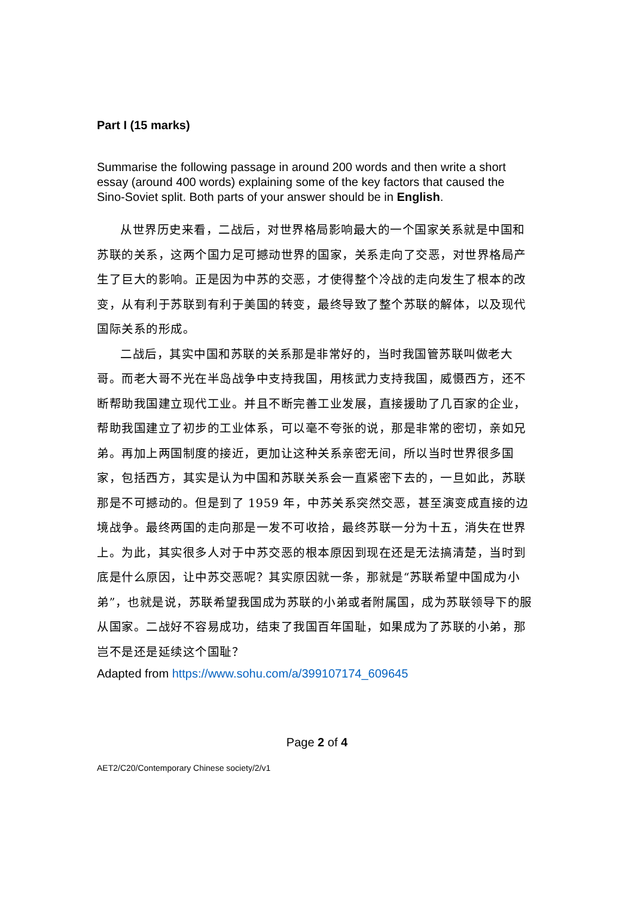Part I (15 marks)
Summarise the following passage in around 200 words and then write a short essay (around 400 words) explaining some of the key factors that caused the Sino-Soviet split. Both parts of your answer should be in English.
从世界历史来看，二战后，对世界格局影响最大的一个国家关系就是中国和苏联的关系，这两个国力足可撼动世界的国家，关系走向了交恶，对世界格局产生了巨大的影响。正是因为中苏的交恶，才使得整个冷战的走向发生了根本的改变，从有利于苏联到有利于美国的转变，最终导致了整个苏联的解体，以及现代国际关系的形成。
二战后，其实中国和苏联的关系那是非常好的，当时我国管苏联叫做老大哥。而老大哥不光在半岛战争中支持我国，用核武力支持我国，威慑西方，还不断帮助我国建立现代工业。并且不断完善工业发展，直接援助了几百家的企业，帮助我国建立了初步的工业体系，可以毫不夸张的说，那是非常的密切，亲如兄弟。再加上两国制度的接近，更加让这种关系亲密无间，所以当时世界很多国家，包括西方，其实是认为中国和苏联关系会一直紧密下去的，一旦如此，苏联那是不可撼动的。但是到了 1959 年，中苏关系突然交恶，甚至演变成直接的边境战争。最终两国的走向那是一发不可收拾，最终苏联一分为十五，消失在世界上。为此，其实很多人对于中苏交恶的根本原因到现在还是无法搞清楚，当时到底是什么原因，让中苏交恶呢？其实原因就一条，那就是“苏联希望中国成为小弟”，也就是说，苏联希望我国成为苏联的小弟或者附属国，成为苏联领导下的服从国家。二战好不容易成功，结束了我国百年国耻，如果成为了苏联的小弟，那岂不是还是延续这个国耻？
Adapted from https://www.sohu.com/a/399107174_609645
Page 2 of 4
AET2/C20/Contemporary Chinese society/2/v1